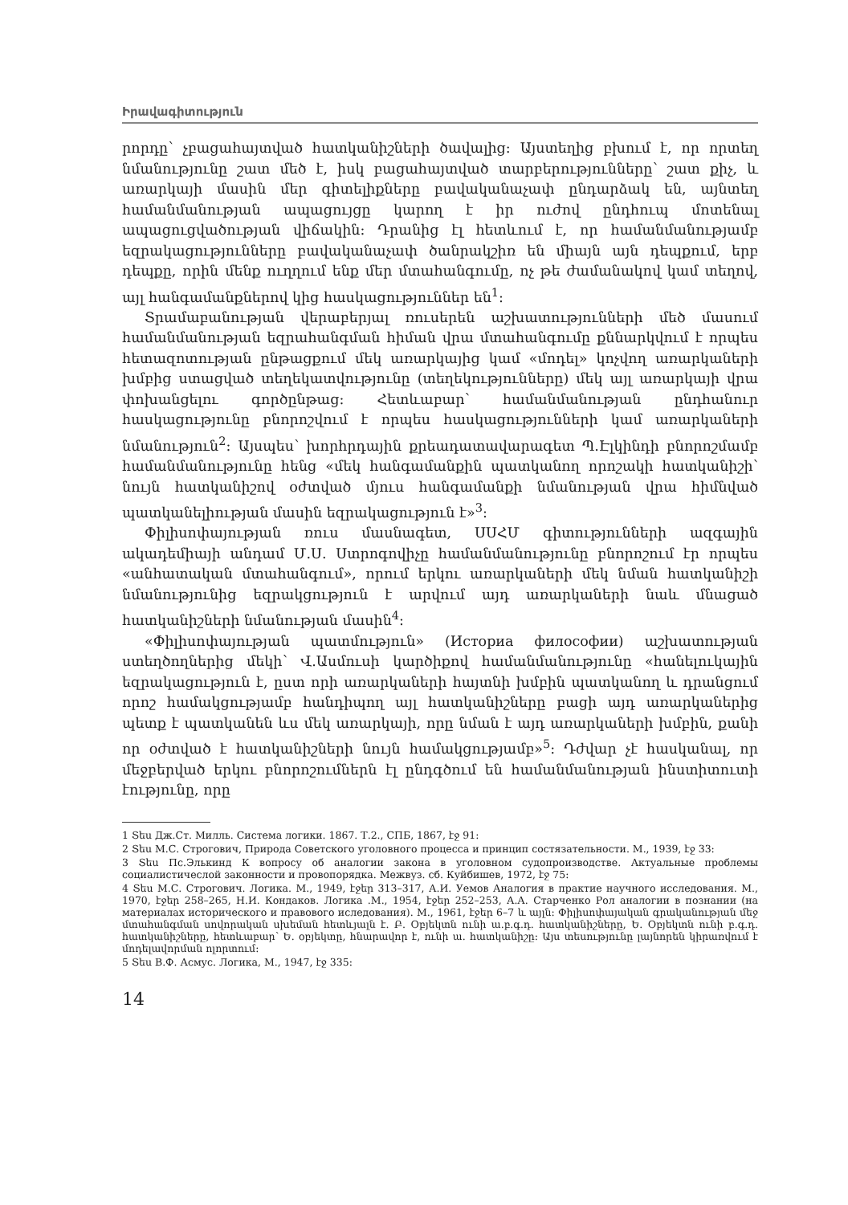Իրավագիտություն
րորդը՝ չբացահայտված հատկանիշների ծավալից: Այստեղից բխում է, որ որտեղ նմանությունը շատ մեծ է, իսկ բացահայտված տարբերությունները՝ շատ քիչ, և առարկայի մասին մեր գիտելիքները բավականաչափ ընդարձակ են, այնտեղ համանմանության ապացույցը կարող է իր ուժով ընդհուպ մոտենալ ապացուցվածության վիճակին: Դրանից էլ հետևում է, որ համանմանությամբ եզրակացությունները բավականաչափ ծանրակշիռ են միայն այն դեպքում, երբ դեպքը, որին մենք ուղղում ենք մեր մտահանգումը, ոչ թե ժամանակով կամ տեղով, այլ հանգամանքներով կից հասկացություններ են<sup>1</sup>:
Տրամաբանության վերաբերյալ ռուսերեն աշխատությունների մեծ մասում համանմանության եզրահանգման հիման վրա մտահանգումը քննարկվում է որպես հետազոտության ընթացքում մեկ առարկայից կամ «մոդել» կոչվող առարկաների խմբից ստացված տեղեկատվությունը (տեղեկությունները) մեկ այլ առարկայի վրա փոխանցելու գործընթաց: Հետևաբար՝ համանմանության ընդհանուր հասկացությունը բնորոշվում է որպես հասկացությունների կամ առարկաների նմանություն<sup>2</sup>: Այսպես՝ խորհրդային քրեադատավարագետ Պ.Էլկինդի բնորոշմամբ համանմանությունը հենց «մեկ հանգամանքին պատկանող որոշակի հատկանիշի՝ նույն հատկանիշով օժտված մյուս հանգամանքի նմանության վրա հիմնված պատկանելիության մասին եզրակացություն է»<sup>3</sup>:
Փիլիսոփայության ռուս մասնագետ, ՍՍՀՄ գիտությունների ազգային ակադեմիայի անդամ Մ.Ս. Ստրոգովիչը համանմանությունը բնորոշում էր որպես «անհատական մտահանգում», որում երկու առարկաների մեկ նման հատկանիշի նմանությունից եզրակցություն է արվում այդ առարկաների նաև մնացած հատկանիշների նմանության մասին<sup>4</sup>:
«Փիլիսոփայության պատմություն» (Историа философии) աշխատության ստեղծողներից մեկի՝ Վ.Ասմուսի կարծիքով համանմանությունը «հանելուկային եզրակացություն է, ըստ որի առարկաների հայտնի խմբին պատկանող և դրանցում որոշ համակցությամբ հանդիպող այլ հատկանիշները բացի այդ առարկաներից պետք է պատկանեն ևս մեկ առարկայի, որը նման է այդ առարկաների խմբին, քանի որ օժտված է հատկանիշների նույն համակցությամբ»<sup>5</sup>: Դժվար չէ հասկանալ, որ մեջբերված երկու բնորոշումներն էլ ընդգծում են համանմանության ինստիտուտի էությունը, որը
1 Տես Дж.Ст. Милль. Система логики. 1867. Т.2., СПБ, 1867, էջ 91:
2 Տես М.С. Строгович, Природа Советского уголовного процесса и принцип состязательности. М., 1939, էջ 33:
3 Տես Пс.Элькинд К вопросу об аналогии закона в уголовном судопроизводстве. Актуальные проблемы социалистичеслой законности и провопорядка. Межвуз. сб. Куйбишев, 1972, էջ 75:
4 Տես М.С. Строгович. Логика. М., 1949, էջեր 313–317, А.И. Уемов Аналогия в практие научного исследования. М., 1970, էջեր 258–265, Н.И. Кондаков. Логика .М., 1954, էջեր 252–253, А.А. Старченко Рол аналогии в познании (на материалах исторического и правового иследования). М., 1961, էջեր 6–7 և այլն: Փիլիսոփայական գրականության մեջ մտահանգման սովորական սխեման հետևյալն է. Բ. Օբյեկտն ունի ա.բ.գ.դ. հատկանիշները, Ե. Օբյեկտն ունի բ.գ.դ. հատկանիշները, հետևաբար՝ Ե. օբյեկտը, հնարավոր է, ունի ա. հատկանիշը: Այս տեսությունը լայնորեն կիրառվում է մոդելավորման ոլորտում:
5 Տես В.Ф. Асмус. Логика, М., 1947, էջ 335:
14